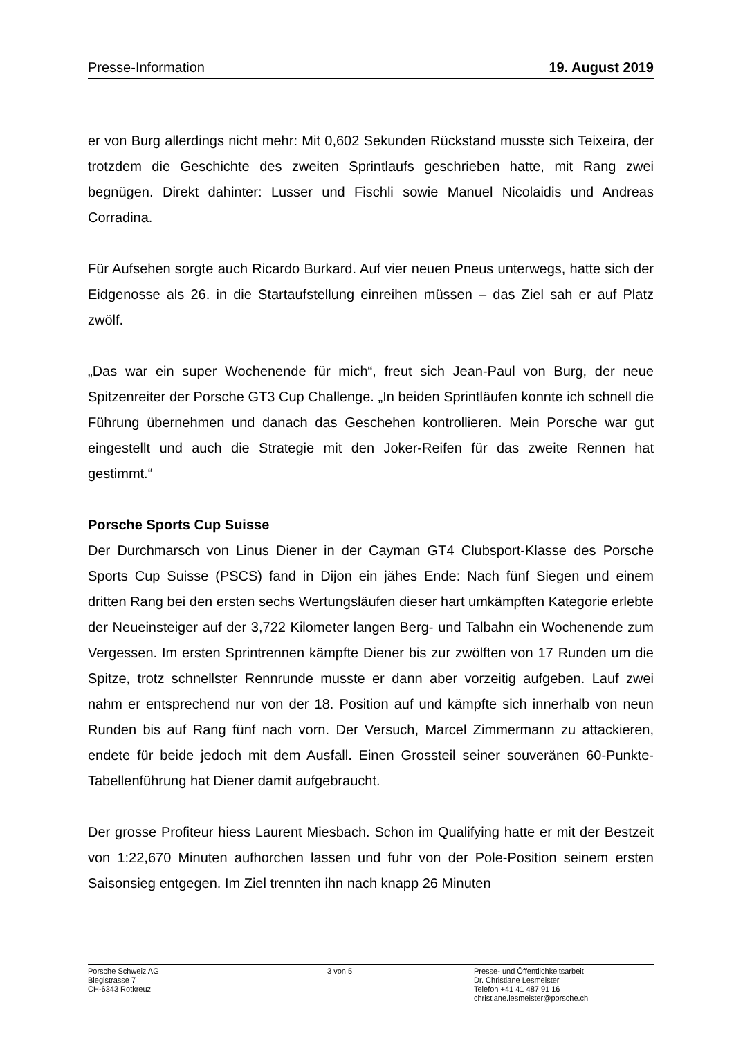Presse-Information 19. August 2019
er von Burg allerdings nicht mehr: Mit 0,602 Sekunden Rückstand musste sich Teixeira, der trotzdem die Geschichte des zweiten Sprintlaufs geschrieben hatte, mit Rang zwei begnügen. Direkt dahinter: Lusser und Fischli sowie Manuel Nicolaidis und Andreas Corradina.
Für Aufsehen sorgte auch Ricardo Burkard. Auf vier neuen Pneus unterwegs, hatte sich der Eidgenosse als 26. in die Startaufstellung einreihen müssen – das Ziel sah er auf Platz zwölf.
„Das war ein super Wochenende für mich“, freut sich Jean-Paul von Burg, der neue Spitzenreiter der Porsche GT3 Cup Challenge. „In beiden Sprintläufen konnte ich schnell die Führung übernehmen und danach das Geschehen kontrollieren. Mein Porsche war gut eingestellt und auch die Strategie mit den Joker-Reifen für das zweite Rennen hat gestimmt.“
Porsche Sports Cup Suisse
Der Durchmarsch von Linus Diener in der Cayman GT4 Clubsport-Klasse des Porsche Sports Cup Suisse (PSCS) fand in Dijon ein jähes Ende: Nach fünf Siegen und einem dritten Rang bei den ersten sechs Wertungsläufen dieser hart umkämpften Kategorie erlebte der Neueinsteiger auf der 3,722 Kilometer langen Berg- und Talbahn ein Wochenende zum Vergessen. Im ersten Sprintrennen kämpfte Diener bis zur zwölften von 17 Runden um die Spitze, trotz schnellster Rennrunde musste er dann aber vorzeitig aufgeben. Lauf zwei nahm er entsprechend nur von der 18. Position auf und kämpfte sich innerhalb von neun Runden bis auf Rang fünf nach vorn. Der Versuch, Marcel Zimmermann zu attackieren, endete für beide jedoch mit dem Ausfall. Einen Grossteil seiner souveränen 60-Punkte-Tabellenführung hat Diener damit aufgebraucht.
Der grosse Profiteur hiess Laurent Miesbach. Schon im Qualifying hatte er mit der Bestzeit von 1:22,670 Minuten aufhorchen lassen und fuhr von der Pole-Position seinem ersten Saisonsieg entgegen. Im Ziel trennten ihn nach knapp 26 Minuten
Porsche Schweiz AG
Blegistrasse 7
CH-6343 Rotkreuz
3 von 5 Presse- und Öffentlichkeitsarbeit
Dr. Christiane Lesmeister
Telefon +41 41 487 91 16
christiane.lesmeister@porsche.ch